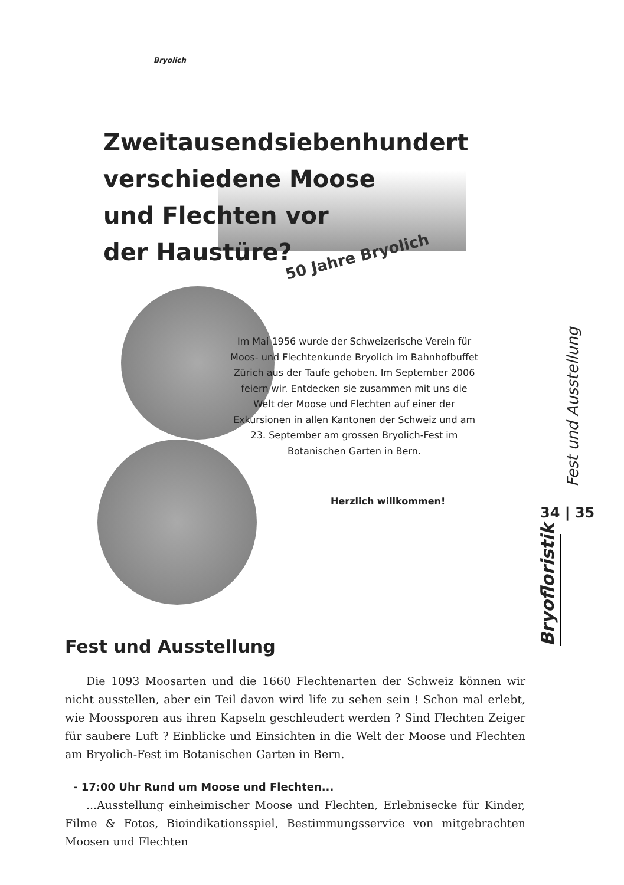Bryolich
Zweitausendsiebenhundert
verschiedene Moose
und Flechten vor
der Haustüre?
50 Jahre Bryolich
Im Mai 1956 wurde der Schweizerische Verein für Moos- und Flechtenkunde Bryolich im Bahnhofbuffet Zürich aus der Taufe gehoben. Im September 2006 feiern wir. Entdecken sie zusammen mit uns die Welt der Moose und Flechten auf einer der Exkursionen in allen Kantonen der Schweiz und am 23. September am grossen Bryolich-Fest im Botanischen Garten in Bern.
Herzlich willkommen!
Fest und Ausstellung
34 | 35
Bryofloristik
Fest und Ausstellung
Die 1093 Moosarten und die 1660 Flechtenarten der Schweiz können wir nicht ausstellen, aber ein Teil davon wird life zu sehen sein ! Schon mal erlebt, wie Moossporen aus ihren Kapseln geschleudert werden ? Sind Flechten Zeiger für saubere Luft ? Einblicke und Einsichten in die Welt der Moose und Flechten am Bryolich-Fest im Botanischen Garten in Bern.
- 17:00 Uhr Rund um Moose und Flechten...
...Ausstellung einheimischer Moose und Flechten, Erlebnisecke für Kinder, Filme & Fotos, Bioindikationsspiel, Bestimmungsservice von mitgebrachten Moosen und Flechten